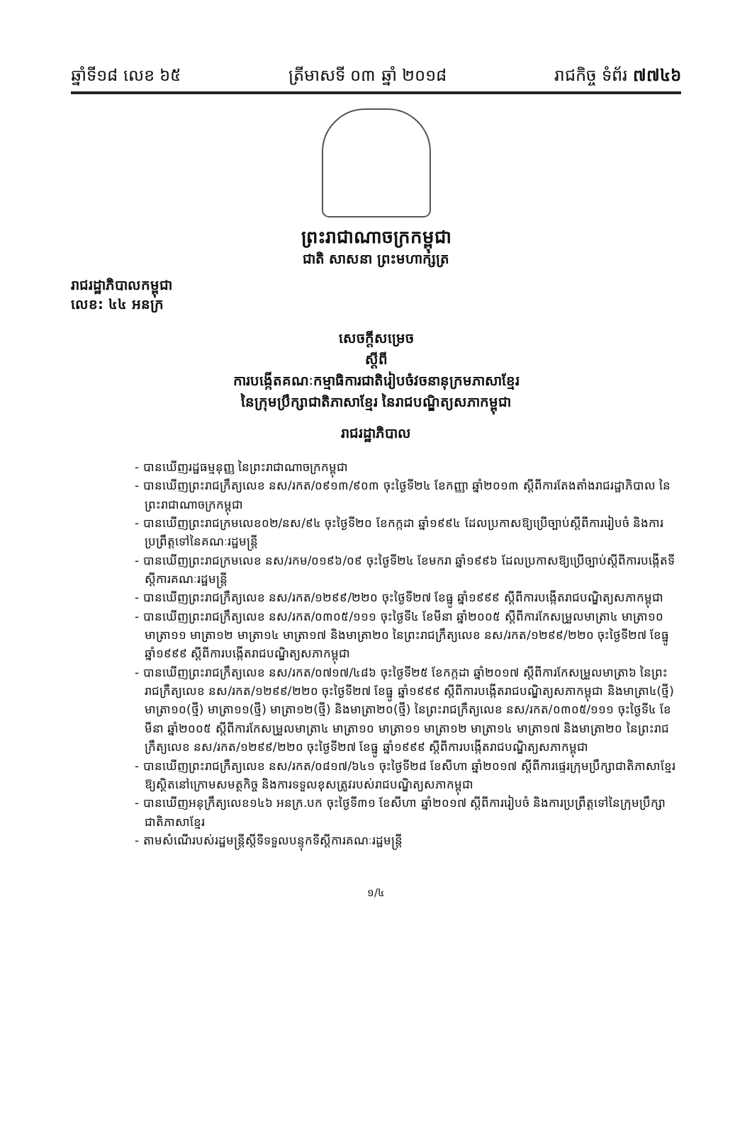ឆ្នាំទី១៨ លេខ ៦៥ ត្រីមាសទី ០៣ ឆ្នាំ ២០១៨ រាជកិច្ច ទំព័រ ៧៧៤៦
ព្រះរាជាណាចក្រកម្ពុជា
ជាតិ សាសនា ព្រះមហាក្សត្រ
រាជរដ្ឋាភិបាលកម្ពុជា
លេខ: ៤៤ អនក្រ
សេចក្តីសម្រេច
ស្តីពី
ការបង្កើតគណៈកម្មាធិការជាតិរៀបចំវចនានុក្រមភាសាខ្មែរ
នៃក្រុមប្រឹក្សាជាតិភាសាខ្មែរ នៃរាជបណ្ឌិត្យសភាកម្ពុជា
រាជរដ្ឋាភិបាល
- បានឃើញរដ្ឋធម្មនុញ្ញ នៃព្រះរាជាណាចក្រកម្ពុជា
- បានឃើញព្រះរាជក្រឹត្យលេខ នស/រកត/០៩១៣/៩០៣ ចុះថ្ងៃទី២៤ ខែកញ្ញា ឆ្នាំ២០១៣ ស្តីពីការតែងតាំងរាជរដ្ឋាភិបាល នៃព្រះរាជាណាចក្រកម្ពុជា
- បានឃើញព្រះរាជក្រមលេខ០២/នស/៩៤ ចុះថ្ងៃទី២០ ខែកក្កដា ឆ្នាំ១៩៩៤ ដែលប្រកាសឱ្យប្រើច្បាប់ស្តីពីការរៀបចំ និងការប្រព្រឹត្តទៅនៃគណៈរដ្ឋមន្ត្រី
- បានឃើញព្រះរាជក្រមលេខ នស/រកម/០១៩៦/០៩ ចុះថ្ងៃទី២៤ ខែមករា ឆ្នាំ១៩៩៦ ដែលប្រកាសឱ្យប្រើច្បាប់ស្តីពីការបង្កើតទីស្តីការគណៈរដ្ឋមន្ត្រី
- បានឃើញព្រះរាជក្រឹត្យលេខ នស/រកត/១២៩៩/២២០ ចុះថ្ងៃទី២៧ ខែធ្នូ ឆ្នាំ១៩៩៩ ស្តីពីការបង្កើតរាជបណ្ឌិត្យសភាកម្ពុជា
- បានឃើញព្រះរាជក្រឹត្យលេខ នស/រកត/០៣០៥/១១១ ចុះថ្ងៃទី៤ ខែមីនា ឆ្នាំ២០០៥ ស្តីពីការកែសម្រួលមាត្រា៤ មាត្រា១០ មាត្រា១១ មាត្រា១២ មាត្រា១៤ មាត្រា១៧ និងមាត្រា២០ នៃព្រះរាជក្រឹត្យលេខ នស/រកត/១២៩៩/២២០ ចុះថ្ងៃទី២៧ ខែធ្នូ ឆ្នាំ១៩៩៩ ស្តីពីការបង្កើតរាជបណ្ឌិត្យសភាកម្ពុជា
- បានឃើញព្រះរាជក្រឹត្យលេខ នស/រកត/០៧១៧/៤៨៦ ចុះថ្ងៃទី២៥ ខែកក្កដា ឆ្នាំ២០១៧ ស្តីពីការកែសម្រួលមាត្រា៦ នៃព្រះរាជក្រឹត្យលេខ នស/រកត/១២៩៩/២២០ ចុះថ្ងៃទី២៧ ខែធ្នូ ឆ្នាំ១៩៩៩ ស្តីពីការបង្កើតរាជបណ្ឌិត្យសភាកម្ពុជា និងមាត្រា៤(ថ្មី) មាត្រា១០(ថ្មី) មាត្រា១១(ថ្មី) មាត្រា១២(ថ្មី) និងមាត្រា២០(ថ្មី) នៃព្រះរាជក្រឹត្យលេខ នស/រកត/០៣០៥/១១១ ចុះថ្ងៃទី៤ ខែមីនា ឆ្នាំ២០០៥ ស្តីពីការកែសម្រួលមាត្រា៤ មាត្រា១០ មាត្រា១១ មាត្រា១២ មាត្រា១៤ មាត្រា១៧ និងមាត្រា២០ នៃព្រះរាជក្រឹត្យលេខ នស/រកត/១២៩៩/២២០ ចុះថ្ងៃទី២៧ ខែធ្នូ ឆ្នាំ១៩៩៩ ស្តីពីការបង្កើតរាជបណ្ឌិត្យសភាកម្ពុជា
- បានឃើញព្រះរាជក្រឹត្យលេខ នស/រកត/០៨១៧/៦៤១ ចុះថ្ងៃទី២៨ ខែសីហា ឆ្នាំ២០១៧ ស្តីពីការផ្ទេរក្រុមប្រឹក្សាជាតិភាសាខ្មែរ ឱ្យស្ថិតនៅក្រោមសមត្ថកិច្ច និងការទទួលខុសត្រូវរបស់រាជបណ្ឌិត្យសភាកម្ពុជា
- បានឃើញអនុក្រឹត្យលេខ១៤៦ អនក្រ.បក ចុះថ្ងៃទី៣១ ខែសីហា ឆ្នាំ២០១៧ ស្តីពីការរៀបចំ និងការប្រព្រឹត្តទៅនៃក្រុមប្រឹក្សាជាតិភាសាខ្មែរ
- តាមសំណើរបស់រដ្ឋមន្ត្រីស្តីទីទទួលបន្ទុកទីស្តីការគណៈរដ្ឋមន្ត្រី
១/៤